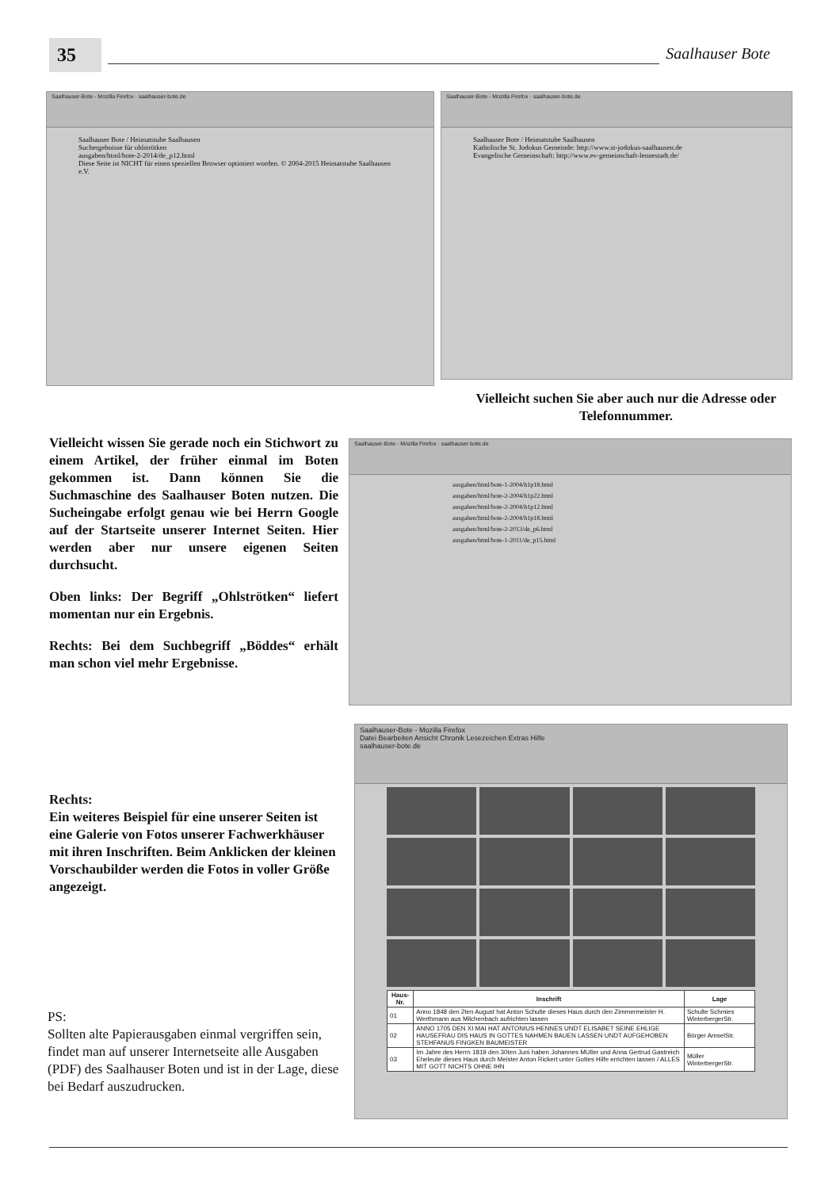35
Saalhauser Bote
Saalhauser-Bote - Mozilla Firefox · saalhauser-bote.de
Saalhauser Bote / Heimatstube Saalhausen
Suchergebnisse für ohlströtken
ausgaben/html/bote-2-2014/de_p12.html
Diese Seite ist NICHT für einen speziellen Browser optimiert worden. © 2004-2015 Heimatstube Saalhausen e.V.
Saalhauser-Bote - Mozilla Firefox · saalhauser-bote.de
Saalhauser Bote / Heimatstube Saalhausen
Katholische St. Jodokus Gemeinde: http://www.st-jodokus-saalhausen.de
Evangelische Gemeinschaft: http://www.ev-gemeinschaft-lennestadt.de/
Vielleicht suchen Sie aber auch nur die Adresse oder Telefonnummer.
Vielleicht wissen Sie gerade noch ein Stichwort zu einem Artikel, der früher einmal im Boten gekommen ist. Dann können Sie die Suchmaschine des Saalhauser Boten nutzen. Die Sucheingabe erfolgt genau wie bei Herrn Google auf der Startseite unserer Internet Seiten. Hier werden aber nur unsere eigenen Seiten durchsucht.
Oben links: Der Begriff „Ohlströtken“ liefert momentan nur ein Ergebnis.
Rechts: Bei dem Suchbegriff „Böddes“ erhält man schon viel mehr Ergebnisse.
Saalhauser-Bote - Mozilla Firefox · saalhauser-bote.de
ausgaben/html/bote-1-2004/h1p18.html
ausgaben/html/bote-2-2004/h1p22.html
ausgaben/html/bote-2-2004/h1p12.html
ausgaben/html/bote-2-2004/h1p18.html
ausgaben/html/bote-2-2013/de_p6.html
ausgaben/html/bote-1-2011/de_p15.html
Rechts:
Ein weiteres Beispiel für eine unserer Seiten ist eine Galerie von Fotos unserer Fachwerkhäuser mit ihren Inschriften. Beim Anklicken der kleinen Vorschaubilder werden die Fotos in voller Größe angezeigt.
PS:
Sollten alte Papierausgaben einmal vergriffen sein, findet man auf unserer Internetseite alle Ausgaben (PDF) des Saalhauser Boten und ist in der Lage, diese bei Bedarf auszudrucken.
Saalhauser-Bote - Mozilla Firefox
Datei Bearbeiten Ansicht Chronik Lesezeichen Extras Hilfe
saalhauser-bote.de
| Haus-Nr. | Inschrift | Lage |
| --- | --- | --- |
| 01 | Anno 1848 den 2ten August hat Anton Schulte dieses Haus durch den Zimmermeister H. Werthmann aus Milchenbach aufrichten lassen | Schulte Schmies WinterbergerStr. |
| 02 | ANNO 1705 DEN XI MAI HAT ANTONIUS HENNES UNDT ELISABET SEINE EHLIGE HAUSEFRAU DIS HAUS IN GOTTES NAHMEN BAUEN LASSEN UNDT AUFGEHOBEN STEHFANUS FINGKEN BAUMEISTER | Börger AmselStr. |
| 03 | Im Jahre des Herrn 1819 den 30ten Juni haben Johannes MUller und Anna Gertrud Gastreich Eheleute dieses Haus durch Meister Anton Rickert unter Gottes Hilfe errichten lassen / ALLES MIT GOTT NICHTS OHNE IHN | Müller WinterbergerStr. |